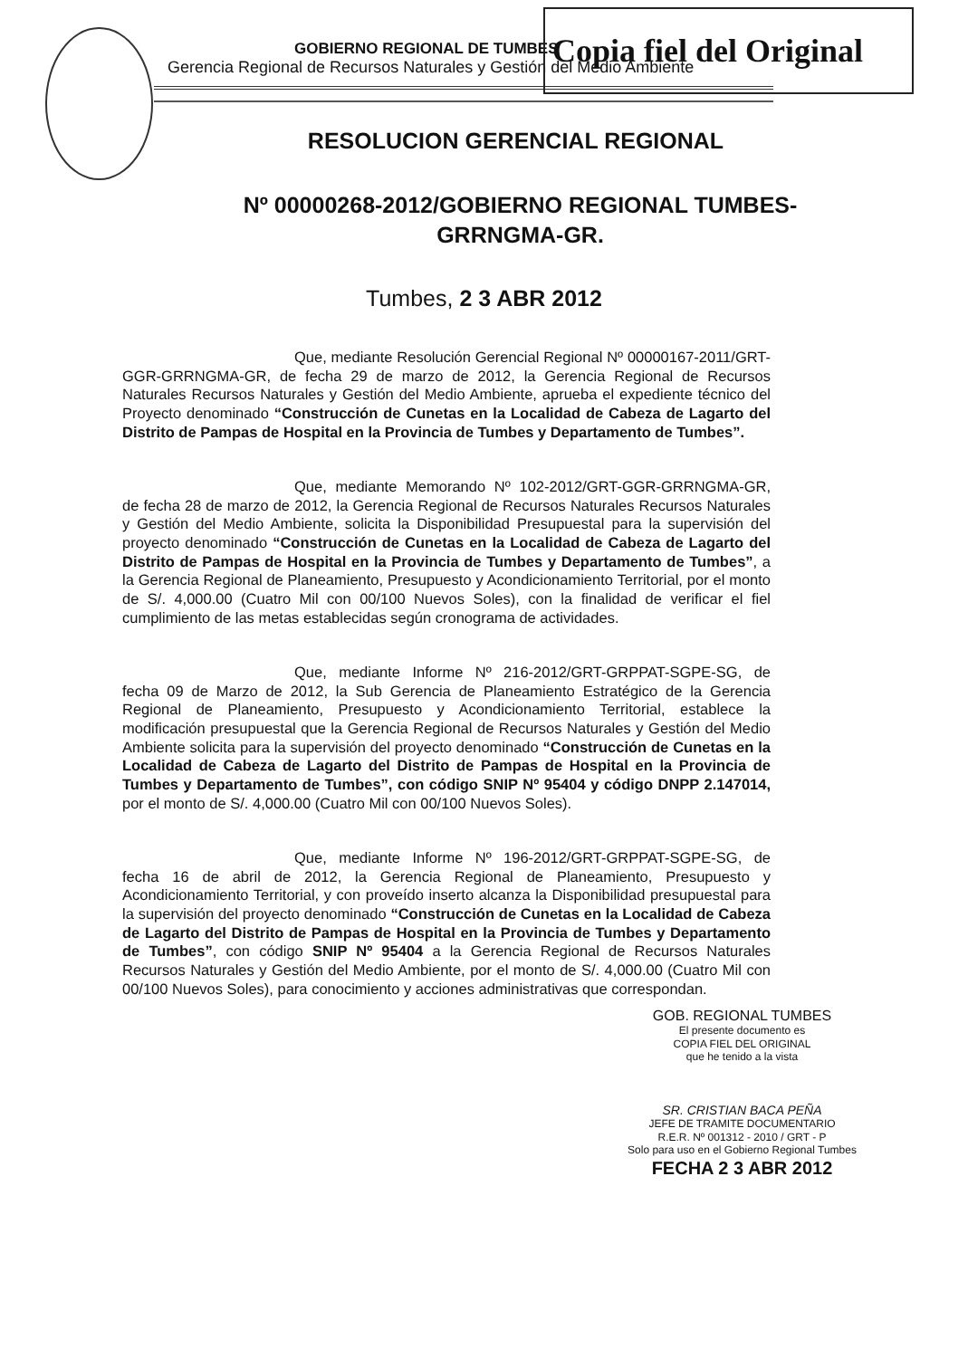GOBIERNO REGIONAL DE TUMBES
Gerencia Regional de Recursos Naturales y Gestión del Medio Ambiente
Copia fiel del Original
RESOLUCION GERENCIAL REGIONAL
Nº 00000268-2012/GOBIERNO REGIONAL TUMBES-
GRRNGMA-GR.
Tumbes, 2 3 ABR 2012
Que, mediante Resolución Gerencial Regional Nº 00000167-2011/GRT-GGR-GRRNGMA-GR, de fecha 29 de marzo de 2012, la Gerencia Regional de Recursos Naturales Recursos Naturales y Gestión del Medio Ambiente, aprueba el expediente técnico del Proyecto denominado “Construcción de Cunetas en la Localidad de Cabeza de Lagarto del Distrito de Pampas de Hospital en la Provincia de Tumbes y Departamento de Tumbes”.
Que, mediante Memorando Nº 102-2012/GRT-GGR-GRRNGMA-GR, de fecha 28 de marzo de 2012, la Gerencia Regional de Recursos Naturales Recursos Naturales y Gestión del Medio Ambiente, solicita la Disponibilidad Presupuestal para la supervisión del proyecto denominado “Construcción de Cunetas en la Localidad de Cabeza de Lagarto del Distrito de Pampas de Hospital en la Provincia de Tumbes y Departamento de Tumbes”, a la Gerencia Regional de Planeamiento, Presupuesto y Acondicionamiento Territorial, por el monto de S/. 4,000.00 (Cuatro Mil con 00/100 Nuevos Soles), con la finalidad de verificar el fiel cumplimiento de las metas establecidas según cronograma de actividades.
Que, mediante Informe Nº 216-2012/GRT-GRPPAT-SGPE-SG, de fecha 09 de Marzo de 2012, la Sub Gerencia de Planeamiento Estratégico de la Gerencia Regional de Planeamiento, Presupuesto y Acondicionamiento Territorial, establece la modificación presupuestal que la Gerencia Regional de Recursos Naturales y Gestión del Medio Ambiente solicita para la supervisión del proyecto denominado “Construcción de Cunetas en la Localidad de Cabeza de Lagarto del Distrito de Pampas de Hospital en la Provincia de Tumbes y Departamento de Tumbes”, con código SNIP Nº 95404 y código DNPP 2.147014, por el monto de S/. 4,000.00 (Cuatro Mil con 00/100 Nuevos Soles).
Que, mediante Informe Nº 196-2012/GRT-GRPPAT-SGPE-SG, de fecha 16 de abril de 2012, la Gerencia Regional de Planeamiento, Presupuesto y Acondicionamiento Territorial, y con proveído inserto alcanza la Disponibilidad presupuestal para la supervisión del proyecto denominado “Construcción de Cunetas en la Localidad de Cabeza de Lagarto del Distrito de Pampas de Hospital en la Provincia de Tumbes y Departamento de Tumbes”, con código SNIP Nº 95404 a la Gerencia Regional de Recursos Naturales Recursos Naturales y Gestión del Medio Ambiente, por el monto de S/. 4,000.00 (Cuatro Mil con 00/100 Nuevos Soles), para conocimiento y acciones administrativas que correspondan.
GOB. REGIONAL TUMBES
El presente documento es
COPIA FIEL DEL ORIGINAL
que he tenido a la vista
SR. CRISTIAN BACA PEÑA
JEFE DE TRAMITE DOCUMENTARIO
R.E.R. Nº 001312 - 2010 / GRT - P
Solo para uso en el Gobierno Regional Tumbes
FECHA 2 3 ABR 2012